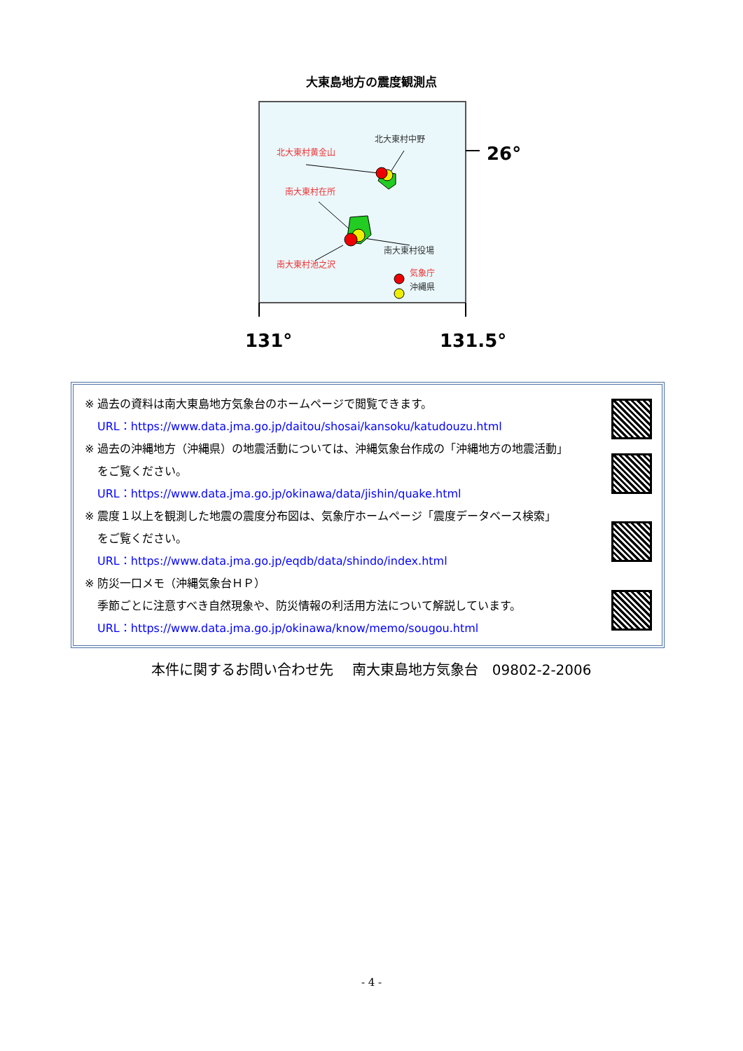大東島地方の震度観測点
26°
131°
131.5°
北大東村黄金山
北大東村中野
南大東村在所
南大東村役場
南大東村池之沢
気象庁
沖縄県
※ 過去の資料は南大東島地方気象台のホームページで閲覧できます。
URL：https://www.data.jma.go.jp/daitou/shosai/kansoku/katudouzu.html
※ 過去の沖縄地方（沖縄県）の地震活動については、沖縄気象台作成の「沖縄地方の地震活動」
をご覧ください。
URL：https://www.data.jma.go.jp/okinawa/data/jishin/quake.html
※ 震度１以上を観測した地震の震度分布図は、気象庁ホームページ「震度データベース検索」
をご覧ください。
URL：https://www.data.jma.go.jp/eqdb/data/shindo/index.html
※ 防災一口メモ（沖縄気象台ＨＰ）
季節ごとに注意すべき自然現象や、防災情報の利活用方法について解説しています。
URL：https://www.data.jma.go.jp/okinawa/know/memo/sougou.html
本件に関するお問い合わせ先　 南大東島地方気象台　09802-2-2006
- 4 -